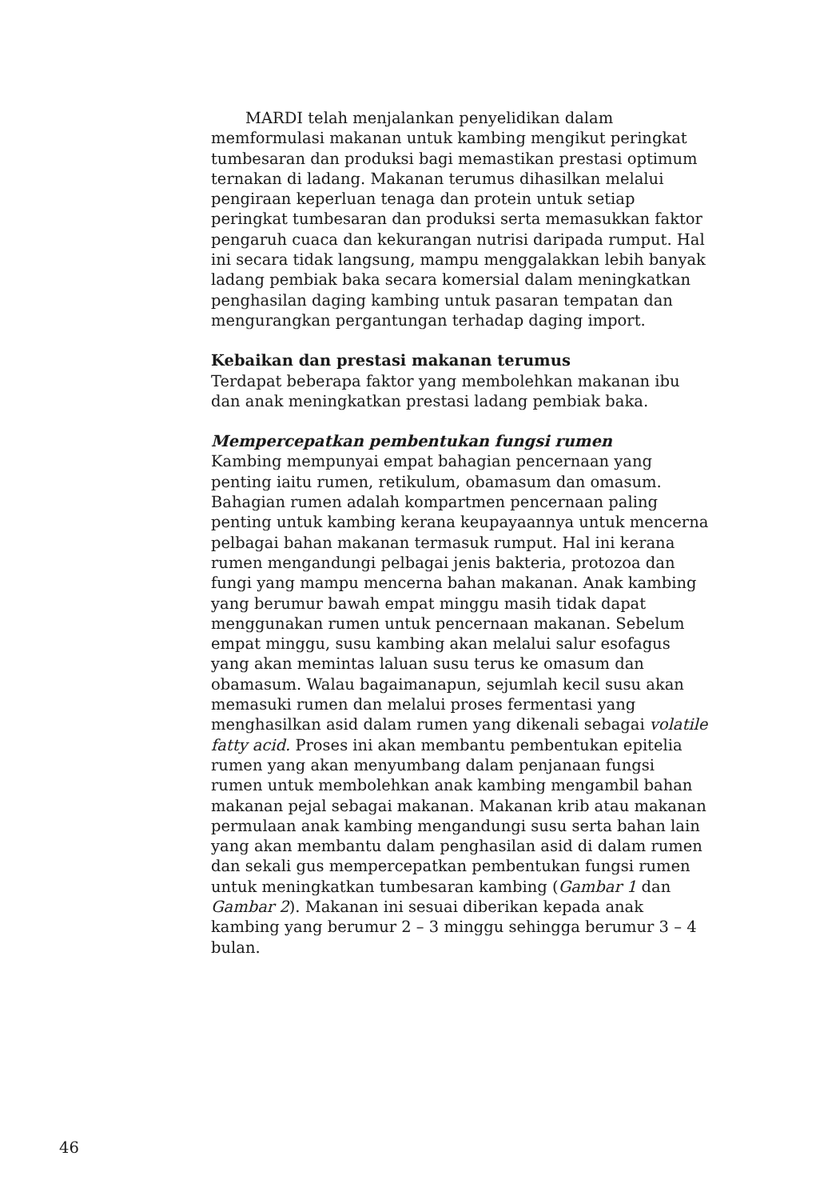MARDI telah menjalankan penyelidikan dalam memformulasi makanan untuk kambing mengikut peringkat tumbesaran dan produksi bagi memastikan prestasi optimum ternakan di ladang. Makanan terumus dihasilkan melalui pengiraan keperluan tenaga dan protein untuk setiap peringkat tumbesaran dan produksi serta memasukkan faktor pengaruh cuaca dan kekurangan nutrisi daripada rumput. Hal ini secara tidak langsung, mampu menggalakkan lebih banyak ladang pembiak baka secara komersial dalam meningkatkan penghasilan daging kambing untuk pasaran tempatan dan mengurangkan pergantungan terhadap daging import.
Kebaikan dan prestasi makanan terumus
Terdapat beberapa faktor yang membolehkan makanan ibu dan anak meningkatkan prestasi ladang pembiak baka.
Mempercepatkan pembentukan fungsi rumen
Kambing mempunyai empat bahagian pencernaan yang penting iaitu rumen, retikulum, obamasum dan omasum. Bahagian rumen adalah kompartmen pencernaan paling penting untuk kambing kerana keupayaannya untuk mencerna pelbagai bahan makanan termasuk rumput. Hal ini kerana rumen mengandungi pelbagai jenis bakteria, protozoa dan fungi yang mampu mencerna bahan makanan. Anak kambing yang berumur bawah empat minggu masih tidak dapat menggunakan rumen untuk pencernaan makanan. Sebelum empat minggu, susu kambing akan melalui salur esofagus yang akan memintas laluan susu terus ke omasum dan obamasum. Walau bagaimanapun, sejumlah kecil susu akan memasuki rumen dan melalui proses fermentasi yang menghasilkan asid dalam rumen yang dikenali sebagai volatile fatty acid. Proses ini akan membantu pembentukan epitelia rumen yang akan menyumbang dalam penjanaan fungsi rumen untuk membolehkan anak kambing mengambil bahan makanan pejal sebagai makanan. Makanan krib atau makanan permulaan anak kambing mengandungi susu serta bahan lain yang akan membantu dalam penghasilan asid di dalam rumen dan sekali gus mempercepatkan pembentukan fungsi rumen untuk meningkatkan tumbesaran kambing (Gambar 1 dan Gambar 2). Makanan ini sesuai diberikan kepada anak kambing yang berumur 2 – 3 minggu sehingga berumur 3 – 4 bulan.
46